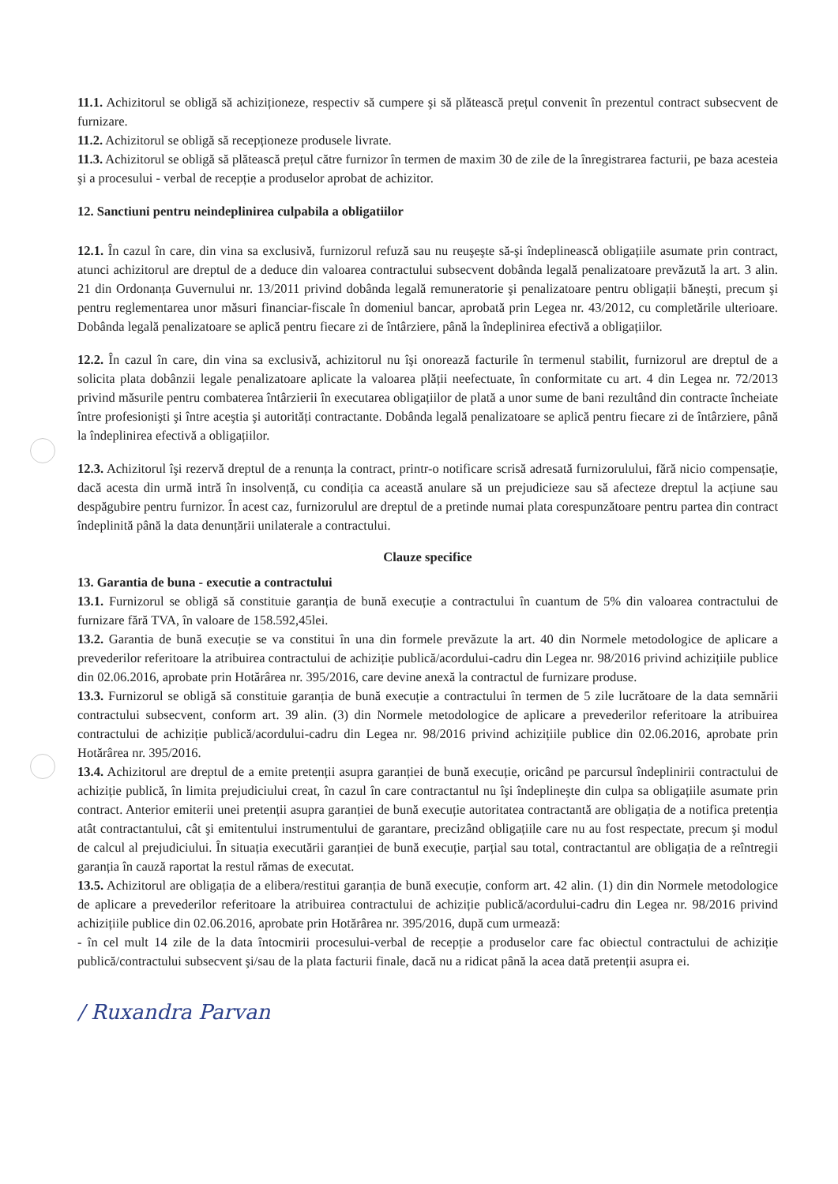11.1. Achizitorul se obligă să achiziționeze, respectiv să cumpere şi să plătească prețul convenit în prezentul contract subsecvent de furnizare.
11.2. Achizitorul se obligă să recepționeze produsele livrate.
11.3. Achizitorul se obligă să plătească prețul către furnizor în termen de maxim 30 de zile de la înregistrarea facturii, pe baza acesteia şi a procesului - verbal de recepție a produselor aprobat de achizitor.
12. Sanctiuni pentru neindeplinirea culpabila a obligatiilor
12.1. În cazul în care, din vina sa exclusivă, furnizorul refuză sau nu reuşeşte să-şi îndeplinească obligațiile asumate prin contract, atunci achizitorul are dreptul de a deduce din valoarea contractului subsecvent dobânda legală penalizatoare prevăzută la art. 3 alin. 21 din Ordonanța Guvernului nr. 13/2011 privind dobânda legală remuneratorie şi penalizatoare pentru obligații băneşti, precum şi pentru reglementarea unor măsuri financiar-fiscale în domeniul bancar, aprobată prin Legea nr. 43/2012, cu completările ulterioare. Dobânda legală penalizatoare se aplică pentru fiecare zi de întârziere, până la îndeplinirea efectivă a obligațiilor.
12.2. În cazul în care, din vina sa exclusivă, achizitorul nu îşi onorează facturile în termenul stabilit, furnizorul are dreptul de a solicita plata dobânzii legale penalizatoare aplicate la valoarea plății neefectuate, în conformitate cu art. 4 din Legea nr. 72/2013 privind măsurile pentru combaterea întârzierii în executarea obligațiilor de plată a unor sume de bani rezultând din contracte încheiate între profesionişti şi între aceştia şi autorități contractante. Dobânda legală penalizatoare se aplică pentru fiecare zi de întârziere, până la îndeplinirea efectivă a obligațiilor.
12.3. Achizitorul îşi rezervă dreptul de a renunța la contract, printr-o notificare scrisă adresată furnizorulului, fără nicio compensație, dacă acesta din urmă intră în insolvență, cu condiția ca această anulare să un prejudicieze sau să afecteze dreptul la acțiune sau despăgubire pentru furnizor. În acest caz, furnizorulul are dreptul de a pretinde numai plata corespunzătoare pentru partea din contract îndeplinită până la data denunțării unilaterale a contractului.
Clauze specifice
13. Garantia de buna - executie a contractului
13.1. Furnizorul se obligă să constituie garanția de bună execuție a contractului în cuantum de 5% din valoarea contractului de furnizare fără TVA, în valoare de 158.592,45lei.
13.2. Garantia de bună execuție se va constitui în una din formele prevăzute la art. 40 din Normele metodologice de aplicare a prevederilor referitoare la atribuirea contractului de achiziție publică/acordului-cadru din Legea nr. 98/2016 privind achizițiile publice din 02.06.2016, aprobate prin Hotărârea nr. 395/2016, care devine anexă la contractul de furnizare produse.
13.3. Furnizorul se obligă să constituie garanția de bună execuție a contractului în termen de 5 zile lucrătoare de la data semnării contractului subsecvent, conform art. 39 alin. (3) din Normele metodologice de aplicare a prevederilor referitoare la atribuirea contractului de achiziție publică/acordului-cadru din Legea nr. 98/2016 privind achizițiile publice din 02.06.2016, aprobate prin Hotărârea nr. 395/2016.
13.4. Achizitorul are dreptul de a emite pretenții asupra garanției de bună execuție, oricând pe parcursul îndeplinirii contractului de achiziție publică, în limita prejudiciului creat, în cazul în care contractantul nu îşi îndeplineşte din culpa sa obligațiile asumate prin contract. Anterior emiterii unei pretenții asupra garanției de bună execuție autoritatea contractantă are obligația de a notifica pretenția atât contractantului, cât şi emitentului instrumentului de garantare, precizând obligațiile care nu au fost respectate, precum şi modul de calcul al prejudiciului. În situația executării garanției de bună execuție, parțial sau total, contractantul are obligația de a reîntregii garanția în cauză raportat la restul rămas de executat.
13.5. Achizitorul are obligația de a elibera/restitui garanția de bună execuție, conform art. 42 alin. (1) din din Normele metodologice de aplicare a prevederilor referitoare la atribuirea contractului de achiziție publică/acordului-cadru din Legea nr. 98/2016 privind achizițiile publice din 02.06.2016, aprobate prin Hotărârea nr. 395/2016, după cum urmează:
- în cel mult 14 zile de la data întocmirii procesului-verbal de recepție a produselor care fac obiectul contractului de achiziție publică/contractului subsecvent şi/sau de la plata facturii finale, dacă nu a ridicat până la acea dată pretenții asupra ei.
/ Ruxandra Parvan